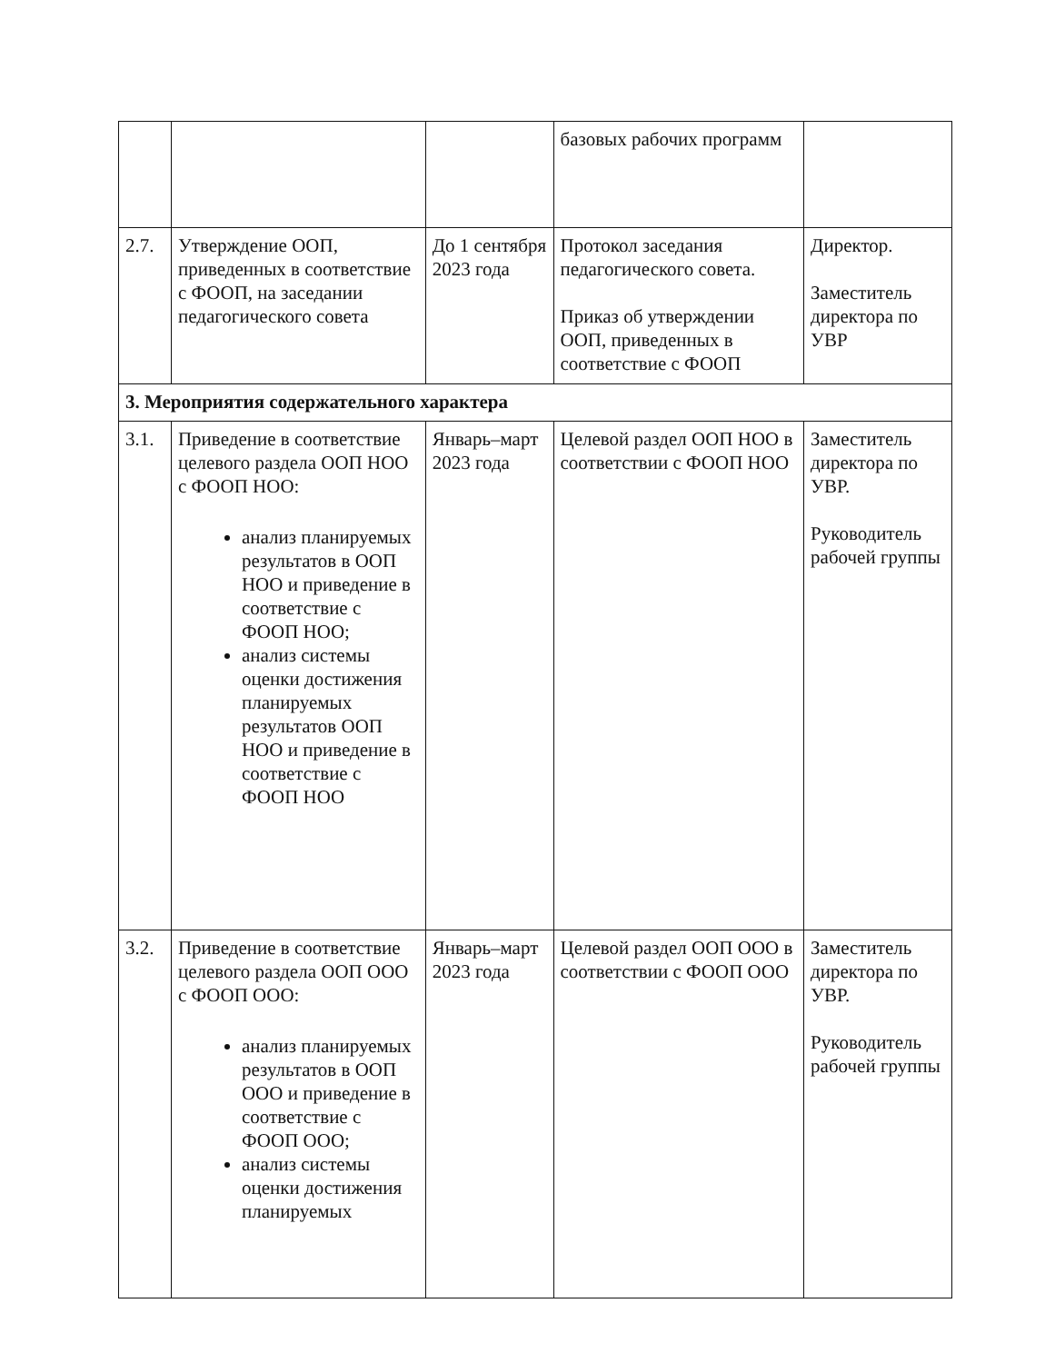| | | | базовых рабочих программ | |
| 2.7. | Утверждение ООП, приведенных в соответствие с ФООП, на заседании педагогического совета | До 1 сентября 2023 года | Протокол заседания педагогического совета. Приказ об утверждении ООП, приведенных в соответствие с ФООП | Директор. Заместитель директора по УВР |
| 3. Мероприятия содержательного характера | | | | |
| 3.1. | Приведение в соответствие целевого раздела ООП НОО с ФООП НОО: анализ планируемых результатов в ООП НОО и приведение в соответствие с ФООП НОО; анализ системы оценки достижения планируемых результатов ООП НОО и приведение в соответствие с ФООП НОО | Январь–март 2023 года | Целевой раздел ООП НОО в соответствии с ФООП НОО | Заместитель директора по УВР. Руководитель рабочей группы |
| 3.2. | Приведение в соответствие целевого раздела ООП ООО с ФООП ООО: анализ планируемых результатов в ООП ООО и приведение в соответствие с ФООП ООО; анализ системы оценки достижения планируемых | Январь–март 2023 года | Целевой раздел ООП ООО в соответствии с ФООП ООО | Заместитель директора по УВР. Руководитель рабочей группы |